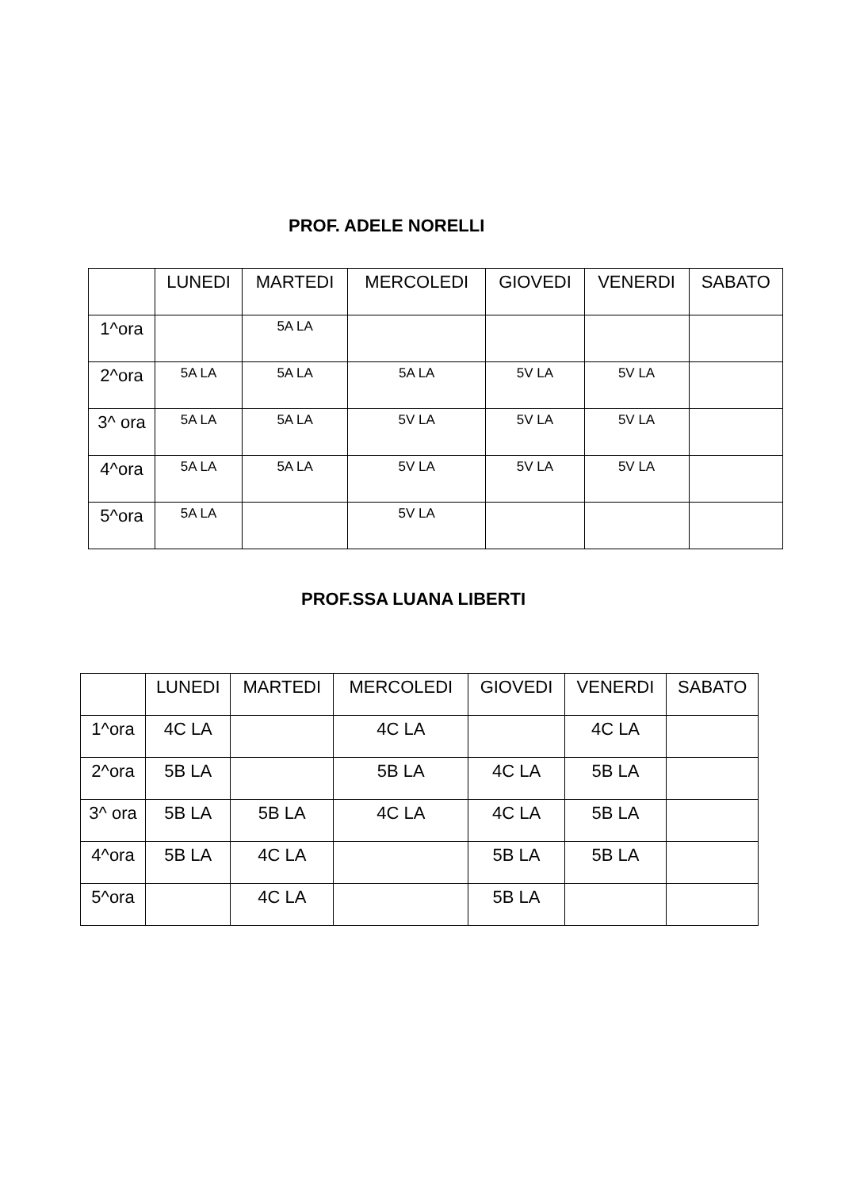PROF. ADELE NORELLI
| | LUNEDI | MARTEDI | MERCOLEDI | GIOVEDI | VENERDI | SABATO |
| --- | --- | --- | --- | --- | --- | --- |
| 1^ora | | 5A LA | | | | |
| 2^ora | 5A LA | 5A LA | 5A LA | 5V LA | 5V LA | |
| 3^ ora | 5A LA | 5A LA | 5V LA | 5V LA | 5V LA | |
| 4^ora | 5A LA | 5A LA | 5V LA | 5V LA | 5V LA | |
| 5^ora | 5A LA | | 5V LA | | | |
PROF.SSA LUANA LIBERTI
| | LUNEDI | MARTEDI | MERCOLEDI | GIOVEDI | VENERDI | SABATO |
| --- | --- | --- | --- | --- | --- | --- |
| 1^ora | 4C LA | | 4C LA | | 4C LA | |
| 2^ora | 5B LA | | 5B LA | 4C LA | 5B LA | |
| 3^ ora | 5B LA | 5B LA | 4C LA | 4C LA | 5B LA | |
| 4^ora | 5B LA | 4C LA | | 5B LA | 5B LA | |
| 5^ora | | 4C LA | | 5B LA | | |